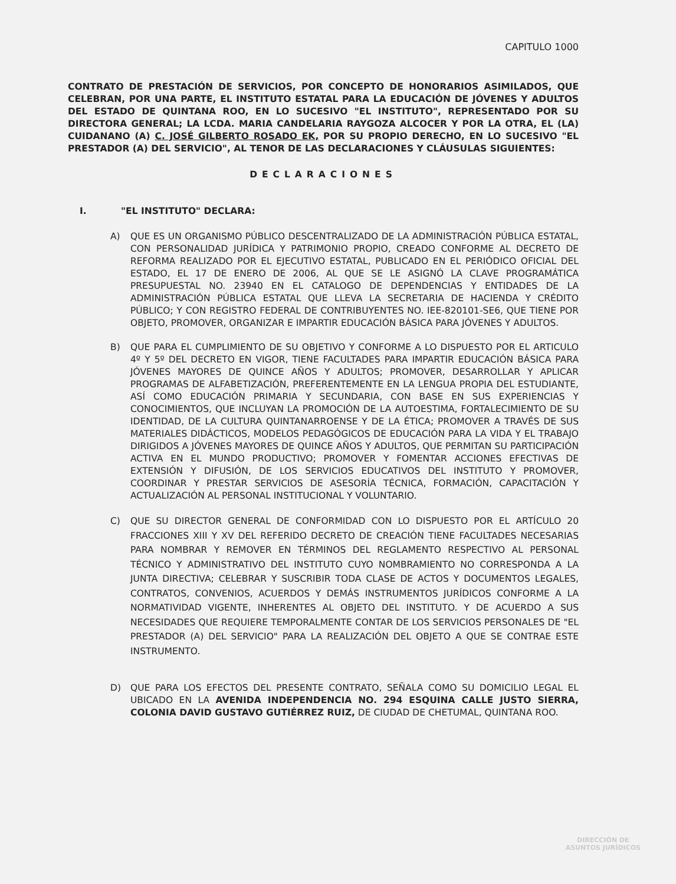CAPITULO 1000
CONTRATO DE PRESTACIÓN DE SERVICIOS, POR CONCEPTO DE HONORARIOS ASIMILADOS, QUE CELEBRAN, POR UNA PARTE, EL INSTITUTO ESTATAL PARA LA EDUCACIÓN DE JÓVENES Y ADULTOS DEL ESTADO DE QUINTANA ROO, EN LO SUCESIVO "EL INSTITUTO", REPRESENTADO POR SU DIRECTORA GENERAL; LA LCDA. MARIA CANDELARIA RAYGOZA ALCOCER Y POR LA OTRA, EL (LA) CUIDANANO (A) C. JOSÉ GILBERTO ROSADO EK, POR SU PROPIO DERECHO, EN LO SUCESIVO "EL PRESTADOR (A) DEL SERVICIO", AL TENOR DE LAS DECLARACIONES Y CLÁUSULAS SIGUIENTES:
DECLARACIONES
I. "EL INSTITUTO" DECLARA:
A) QUE ES UN ORGANISMO PÚBLICO DESCENTRALIZADO DE LA ADMINISTRACIÓN PÚBLICA ESTATAL, CON PERSONALIDAD JURÍDICA Y PATRIMONIO PROPIO, CREADO CONFORME AL DECRETO DE REFORMA REALIZADO POR EL EJECUTIVO ESTATAL, PUBLICADO EN EL PERIÓDICO OFICIAL DEL ESTADO, EL 17 DE ENERO DE 2006, AL QUE SE LE ASIGNÓ LA CLAVE PROGRAMÁTICA PRESUPUESTAL NO. 23940 EN EL CATALOGO DE DEPENDENCIAS Y ENTIDADES DE LA ADMINISTRACIÓN PÚBLICA ESTATAL QUE LLEVA LA SECRETARIA DE HACIENDA Y CRÉDITO PÚBLICO; Y CON REGISTRO FEDERAL DE CONTRIBUYENTES NO. IEE-820101-SE6, QUE TIENE POR OBJETO, PROMOVER, ORGANIZAR E IMPARTIR EDUCACIÓN BÁSICA PARA JÓVENES Y ADULTOS.
B) QUE PARA EL CUMPLIMIENTO DE SU OBJETIVO Y CONFORME A LO DISPUESTO POR EL ARTICULO 4º Y 5º DEL DECRETO EN VIGOR, TIENE FACULTADES PARA IMPARTIR EDUCACIÓN BÁSICA PARA JÓVENES MAYORES DE QUINCE AÑOS Y ADULTOS; PROMOVER, DESARROLLAR Y APLICAR PROGRAMAS DE ALFABETIZACIÓN, PREFERENTEMENTE EN LA LENGUA PROPIA DEL ESTUDIANTE, ASÍ COMO EDUCACIÓN PRIMARIA Y SECUNDARIA, CON BASE EN SUS EXPERIENCIAS Y CONOCIMIENTOS, QUE INCLUYAN LA PROMOCIÓN DE LA AUTOESTIMA, FORTALECIMIENTO DE SU IDENTIDAD, DE LA CULTURA QUINTANARROENSE Y DE LA ÉTICA; PROMOVER A TRAVÉS DE SUS MATERIALES DIDÁCTICOS, MODELOS PEDAGÓGICOS DE EDUCACIÓN PARA LA VIDA Y EL TRABAJO DIRIGIDOS A JÓVENES MAYORES DE QUINCE AÑOS Y ADULTOS, QUE PERMITAN SU PARTICIPACIÓN ACTIVA EN EL MUNDO PRODUCTIVO; PROMOVER Y FOMENTAR ACCIONES EFECTIVAS DE EXTENSIÓN Y DIFUSIÓN, DE LOS SERVICIOS EDUCATIVOS DEL INSTITUTO Y PROMOVER, COORDINAR Y PRESTAR SERVICIOS DE ASESORÍA TÉCNICA, FORMACIÓN, CAPACITACIÓN Y ACTUALIZACIÓN AL PERSONAL INSTITUCIONAL Y VOLUNTARIO.
C) QUE SU DIRECTOR GENERAL DE CONFORMIDAD CON LO DISPUESTO POR EL ARTÍCULO 20 FRACCIONES XIII Y XV DEL REFERIDO DECRETO DE CREACIÓN TIENE FACULTADES NECESARIAS PARA NOMBRAR Y REMOVER EN TÉRMINOS DEL REGLAMENTO RESPECTIVO AL PERSONAL TÉCNICO Y ADMINISTRATIVO DEL INSTITUTO CUYO NOMBRAMIENTO NO CORRESPONDA A LA JUNTA DIRECTIVA; CELEBRAR Y SUSCRIBIR TODA CLASE DE ACTOS Y DOCUMENTOS LEGALES, CONTRATOS, CONVENIOS, ACUERDOS Y DEMÁS INSTRUMENTOS JURÍDICOS CONFORME A LA NORMATIVIDAD VIGENTE, INHERENTES AL OBJETO DEL INSTITUTO. Y DE ACUERDO A SUS NECESIDADES QUE REQUIERE TEMPORALMENTE CONTAR DE LOS SERVICIOS PERSONALES DE "EL PRESTADOR (A) DEL SERVICIO" PARA LA REALIZACIÓN DEL OBJETO A QUE SE CONTRAE ESTE INSTRUMENTO.
D) QUE PARA LOS EFECTOS DEL PRESENTE CONTRATO, SEÑALA COMO SU DOMICILIO LEGAL EL UBICADO EN LA AVENIDA INDEPENDENCIA NO. 294 ESQUINA CALLE JUSTO SIERRA, COLONIA DAVID GUSTAVO GUTIÉRREZ RUIZ, DE CIUDAD DE CHETUMAL, QUINTANA ROO.
DIRECCIÓN DE
ASUNTOS JURÍDICOS